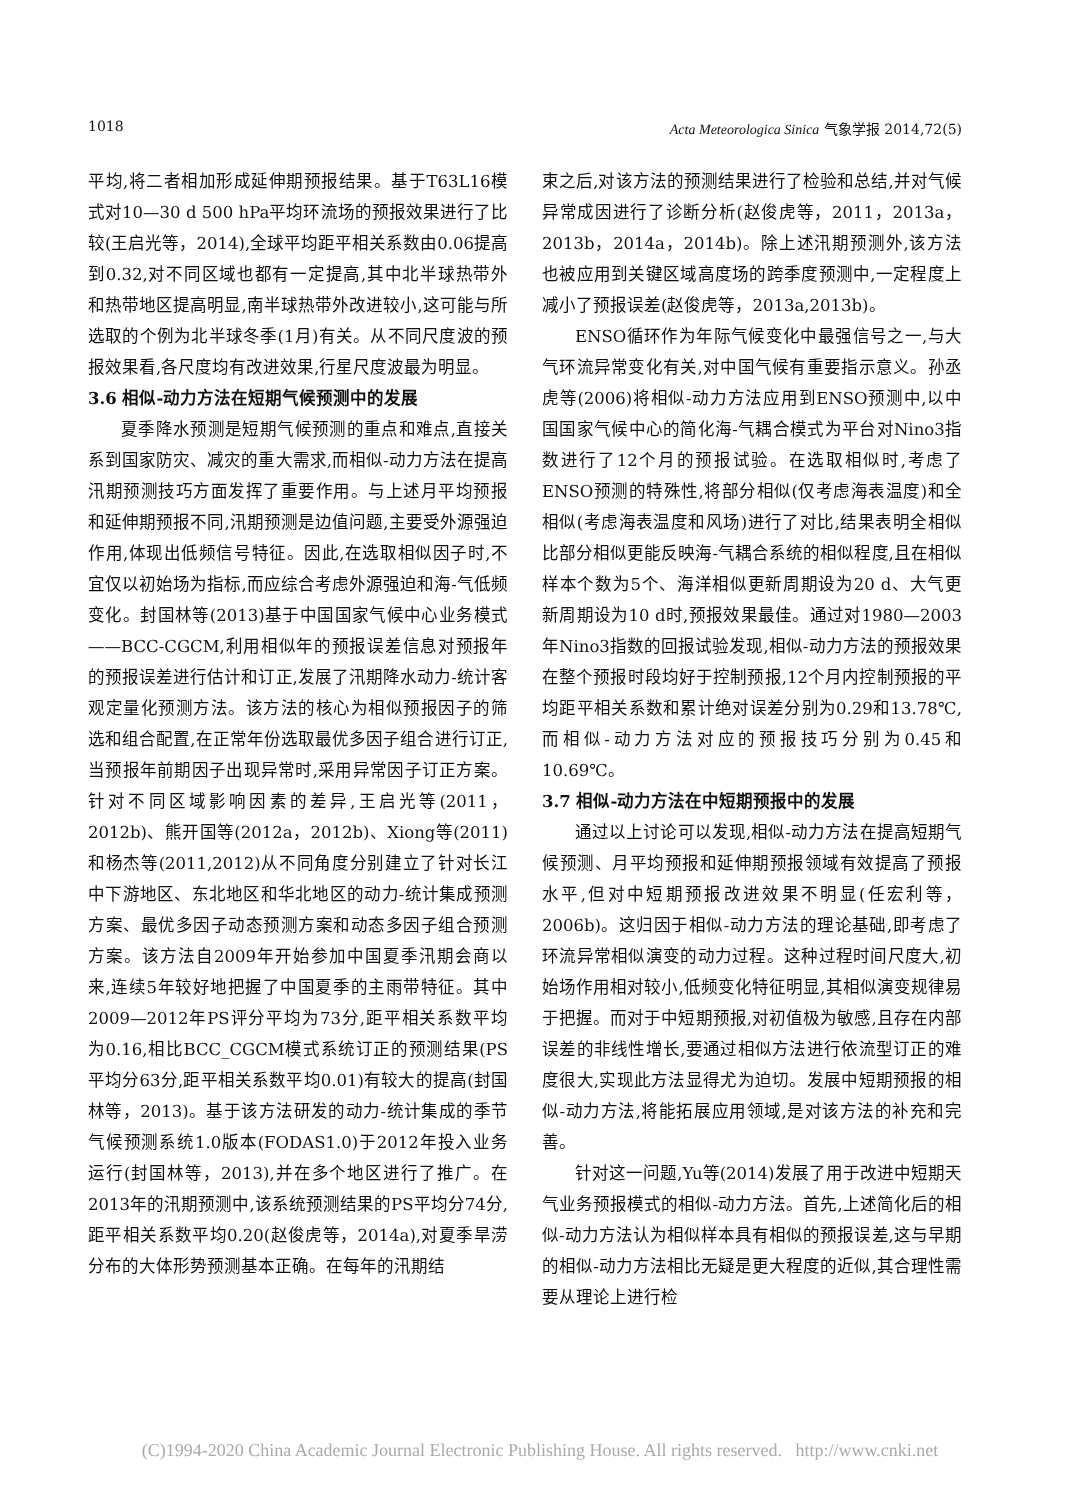1018 Acta Meteorologica Sinica 气象学报 2014,72(5)
平均,将二者相加形成延伸期预报结果。基于T63L16模式对10—30 d 500 hPa平均环流场的预报效果进行了比较(王启光等，2014),全球平均距平相关系数由0.06提高到0.32,对不同区域也都有一定提高,其中北半球热带外和热带地区提高明显,南半球热带外改进较小,这可能与所选取的个例为北半球冬季(1月)有关。从不同尺度波的预报效果看,各尺度均有改进效果,行星尺度波最为明显。
3.6 相似-动力方法在短期气候预测中的发展
夏季降水预测是短期气候预测的重点和难点,直接关系到国家防灾、减灾的重大需求,而相似-动力方法在提高汛期预测技巧方面发挥了重要作用。与上述月平均预报和延伸期预报不同,汛期预测是边值问题,主要受外源强迫作用,体现出低频信号特征。因此,在选取相似因子时,不宜仅以初始场为指标,而应综合考虑外源强迫和海-气低频变化。封国林等(2013)基于中国国家气候中心业务模式——BCC-CGCM,利用相似年的预报误差信息对预报年的预报误差进行估计和订正,发展了汛期降水动力-统计客观定量化预测方法。该方法的核心为相似预报因子的筛选和组合配置,在正常年份选取最优多因子组合进行订正,当预报年前期因子出现异常时,采用异常因子订正方案。针对不同区域影响因素的差异,王启光等(2011，2012b)、熊开国等(2012a，2012b)、Xiong等(2011)和杨杰等(2011,2012)从不同角度分别建立了针对长江中下游地区、东北地区和华北地区的动力-统计集成预测方案、最优多因子动态预测方案和动态多因子组合预测方案。该方法自2009年开始参加中国夏季汛期会商以来,连续5年较好地把握了中国夏季的主雨带特征。其中2009—2012年PS评分平均为73分,距平相关系数平均为0.16,相比BCC_CGCM模式系统订正的预测结果(PS平均分63分,距平相关系数平均0.01)有较大的提高(封国林等，2013)。基于该方法研发的动力-统计集成的季节气候预测系统1.0版本(FODAS1.0)于2012年投入业务运行(封国林等，2013),并在多个地区进行了推广。在2013年的汛期预测中,该系统预测结果的PS平均分74分,距平相关系数平均0.20(赵俊虎等，2014a),对夏季旱涝分布的大体形势预测基本正确。在每年的汛期结
束之后,对该方法的预测结果进行了检验和总结,并对气候异常成因进行了诊断分析(赵俊虎等，2011，2013a，2013b，2014a，2014b)。除上述汛期预测外,该方法也被应用到关键区域高度场的跨季度预测中,一定程度上减小了预报误差(赵俊虎等，2013a,2013b)。
ENSO循环作为年际气候变化中最强信号之一,与大气环流异常变化有关,对中国气候有重要指示意义。孙丞虎等(2006)将相似-动力方法应用到ENSO预测中,以中国国家气候中心的简化海-气耦合模式为平台对Nino3指数进行了12个月的预报试验。在选取相似时,考虑了ENSO预测的特殊性,将部分相似(仅考虑海表温度)和全相似(考虑海表温度和风场)进行了对比,结果表明全相似比部分相似更能反映海-气耦合系统的相似程度,且在相似样本个数为5个、海洋相似更新周期设为20 d、大气更新周期设为10 d时,预报效果最佳。通过对1980—2003年Nino3指数的回报试验发现,相似-动力方法的预报效果在整个预报时段均好于控制预报,12个月内控制预报的平均距平相关系数和累计绝对误差分别为0.29和13.78℃,而相似-动力方法对应的预报技巧分别为0.45和10.69℃。
3.7 相似-动力方法在中短期预报中的发展
通过以上讨论可以发现,相似-动力方法在提高短期气候预测、月平均预报和延伸期预报领域有效提高了预报水平,但对中短期预报改进效果不明显(任宏利等，2006b)。这归因于相似-动力方法的理论基础,即考虑了环流异常相似演变的动力过程。这种过程时间尺度大,初始场作用相对较小,低频变化特征明显,其相似演变规律易于把握。而对于中短期预报,对初值极为敏感,且存在内部误差的非线性增长,要通过相似方法进行依流型订正的难度很大,实现此方法显得尤为迫切。发展中短期预报的相似-动力方法,将能拓展应用领域,是对该方法的补充和完善。
针对这一问题,Yu等(2014)发展了用于改进中短期天气业务预报模式的相似-动力方法。首先,上述简化后的相似-动力方法认为相似样本具有相似的预报误差,这与早期的相似-动力方法相比无疑是更大程度的近似,其合理性需要从理论上进行检
(C)1994-2020 China Academic Journal Electronic Publishing House. All rights reserved. http://www.cnki.net